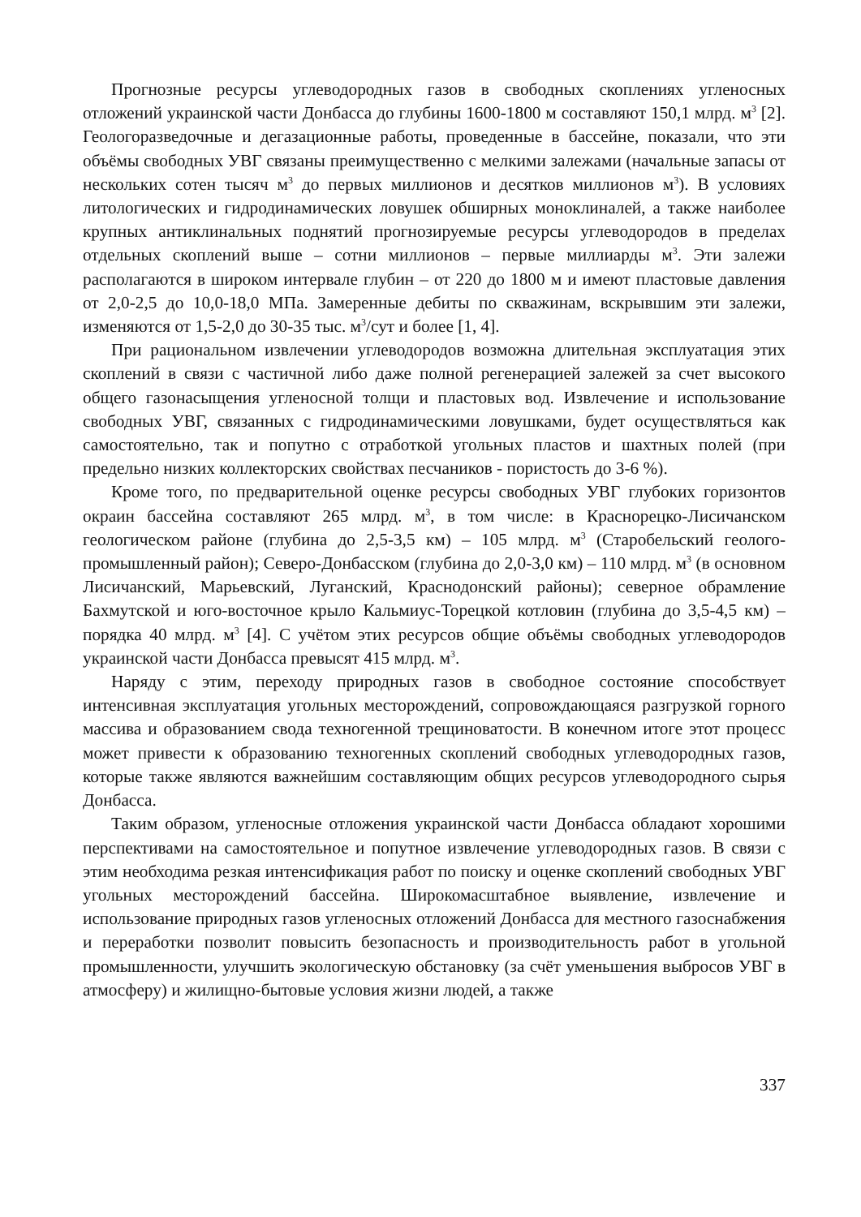Прогнозные ресурсы углеводородных газов в свободных скоплениях угленосных отложений украинской части Донбасса до глубины 1600-1800 м составляют 150,1 млрд. м<sup>3</sup> [2]. Геологоразведочные и дегазационные работы, проведенные в бассейне, показали, что эти объёмы свободных УВГ связаны преимущественно с мелкими залежами (начальные запасы от нескольких сотен тысяч м<sup>3</sup> до первых миллионов и десятков миллионов м<sup>3</sup>). В условиях литологических и гидродинамических ловушек обширных моноклиналей, а также наиболее крупных антиклинальных поднятий прогнозируемые ресурсы углеводородов в пределах отдельных скоплений выше – сотни миллионов – первые миллиарды м<sup>3</sup>. Эти залежи располагаются в широком интервале глубин – от 220 до 1800 м и имеют пластовые давления от 2,0-2,5 до 10,0-18,0 МПа. Замеренные дебиты по скважинам, вскрывшим эти залежи, изменяются от 1,5-2,0 до 30-35 тыс. м<sup>3</sup>/сут и более [1, 4].
При рациональном извлечении углеводородов возможна длительная эксплуатация этих скоплений в связи с частичной либо даже полной регенерацией залежей за счет высокого общего газонасыщения угленосной толщи и пластовых вод. Извлечение и использование свободных УВГ, связанных с гидродинамическими ловушками, будет осуществляться как самостоятельно, так и попутно с отработкой угольных пластов и шахтных полей (при предельно низких коллекторских свойствах песчаников - пористость до 3-6 %).
Кроме того, по предварительной оценке ресурсы свободных УВГ глубоких горизонтов окраин бассейна составляют 265 млрд. м<sup>3</sup>, в том числе: в Краснорецко-Лисичанском геологическом районе (глубина до 2,5-3,5 км) – 105 млрд. м<sup>3</sup> (Старобельский геолого-промышленный район); Северо-Донбасском (глубина до 2,0-3,0 км) – 110 млрд. м<sup>3</sup> (в основном Лисичанский, Марьевский, Луганский, Краснодонский районы); северное обрамление Бахмутской и юго-восточное крыло Кальмиус-Торецкой котловин (глубина до 3,5-4,5 км) – порядка 40 млрд. м<sup>3</sup> [4]. С учётом этих ресурсов общие объёмы свободных углеводородов украинской части Донбасса превысят 415 млрд. м<sup>3</sup>.
Наряду с этим, переходу природных газов в свободное состояние способствует интенсивная эксплуатация угольных месторождений, сопровождающаяся разгрузкой горного массива и образованием свода техногенной трещиноватости. В конечном итоге этот процесс может привести к образованию техногенных скоплений свободных углеводородных газов, которые также являются важнейшим составляющим общих ресурсов углеводородного сырья Донбасса.
Таким образом, угленосные отложения украинской части Донбасса обладают хорошими перспективами на самостоятельное и попутное извлечение углеводородных газов. В связи с этим необходима резкая интенсификация работ по поиску и оценке скоплений свободных УВГ угольных месторождений бассейна. Широкомасштабное выявление, извлечение и использование природных газов угленосных отложений Донбасса для местного газоснабжения и переработки позволит повысить безопасность и производительность работ в угольной промышленности, улучшить экологическую обстановку (за счёт уменьшения выбросов УВГ в атмосферу) и жилищно-бытовые условия жизни людей, а также
337